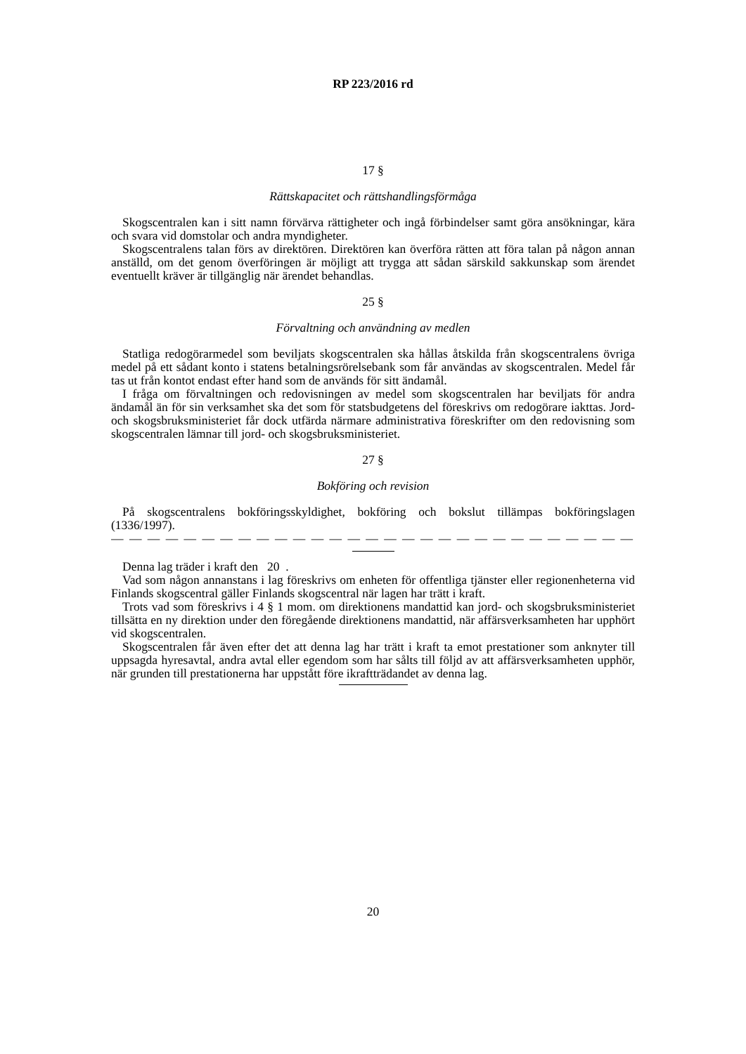RP 223/2016 rd
17 §
Rättskapacitet och rättshandlingsförmåga
Skogscentralen kan i sitt namn förvärva rättigheter och ingå förbindelser samt göra ansökningar, kära och svara vid domstolar och andra myndigheter.
Skogscentralens talan förs av direktören. Direktören kan överföra rätten att föra talan på någon annan anställd, om det genom överföringen är möjligt att trygga att sådan särskild sakkunskap som ärendet eventuellt kräver är tillgänglig när ärendet behandlas.
25 §
Förvaltning och användning av medlen
Statliga redogörarmedel som beviljats skogscentralen ska hållas åtskilda från skogscentralens övriga medel på ett sådant konto i statens betalningsrörelsebank som får användas av skogscentralen. Medel får tas ut från kontot endast efter hand som de används för sitt ändamål.
I fråga om förvaltningen och redovisningen av medel som skogscentralen har beviljats för andra ändamål än för sin verksamhet ska det som för statsbudgetens del föreskrivs om redogörare iakttas. Jord- och skogsbruksministeriet får dock utfärda närmare administrativa föreskrifter om den redovisning som skogscentralen lämnar till jord- och skogsbruksministeriet.
27 §
Bokföring och revision
På skogscentralens bokföringsskyldighet, bokföring och bokslut tillämpas bokföringslagen (1336/1997).
— — — — — — — — — — — — — — — — — — — — — — — — — — — — —
Denna lag träder i kraft den 20 .
Vad som någon annanstans i lag föreskrivs om enheten för offentliga tjänster eller regionenheterna vid Finlands skogscentral gäller Finlands skogscentral när lagen har trätt i kraft.
Trots vad som föreskrivs i 4 § 1 mom. om direktionens mandattid kan jord- och skogsbruksministeriet tillsätta en ny direktion under den föregående direktionens mandattid, när affärsverksamheten har upphört vid skogscentralen.
Skogscentralen får även efter det att denna lag har trätt i kraft ta emot prestationer som anknyter till uppsagda hyresavtal, andra avtal eller egendom som har sålts till följd av att affärsverksamheten upphör, när grunden till prestationerna har uppstått före ikraftträdandet av denna lag.
20